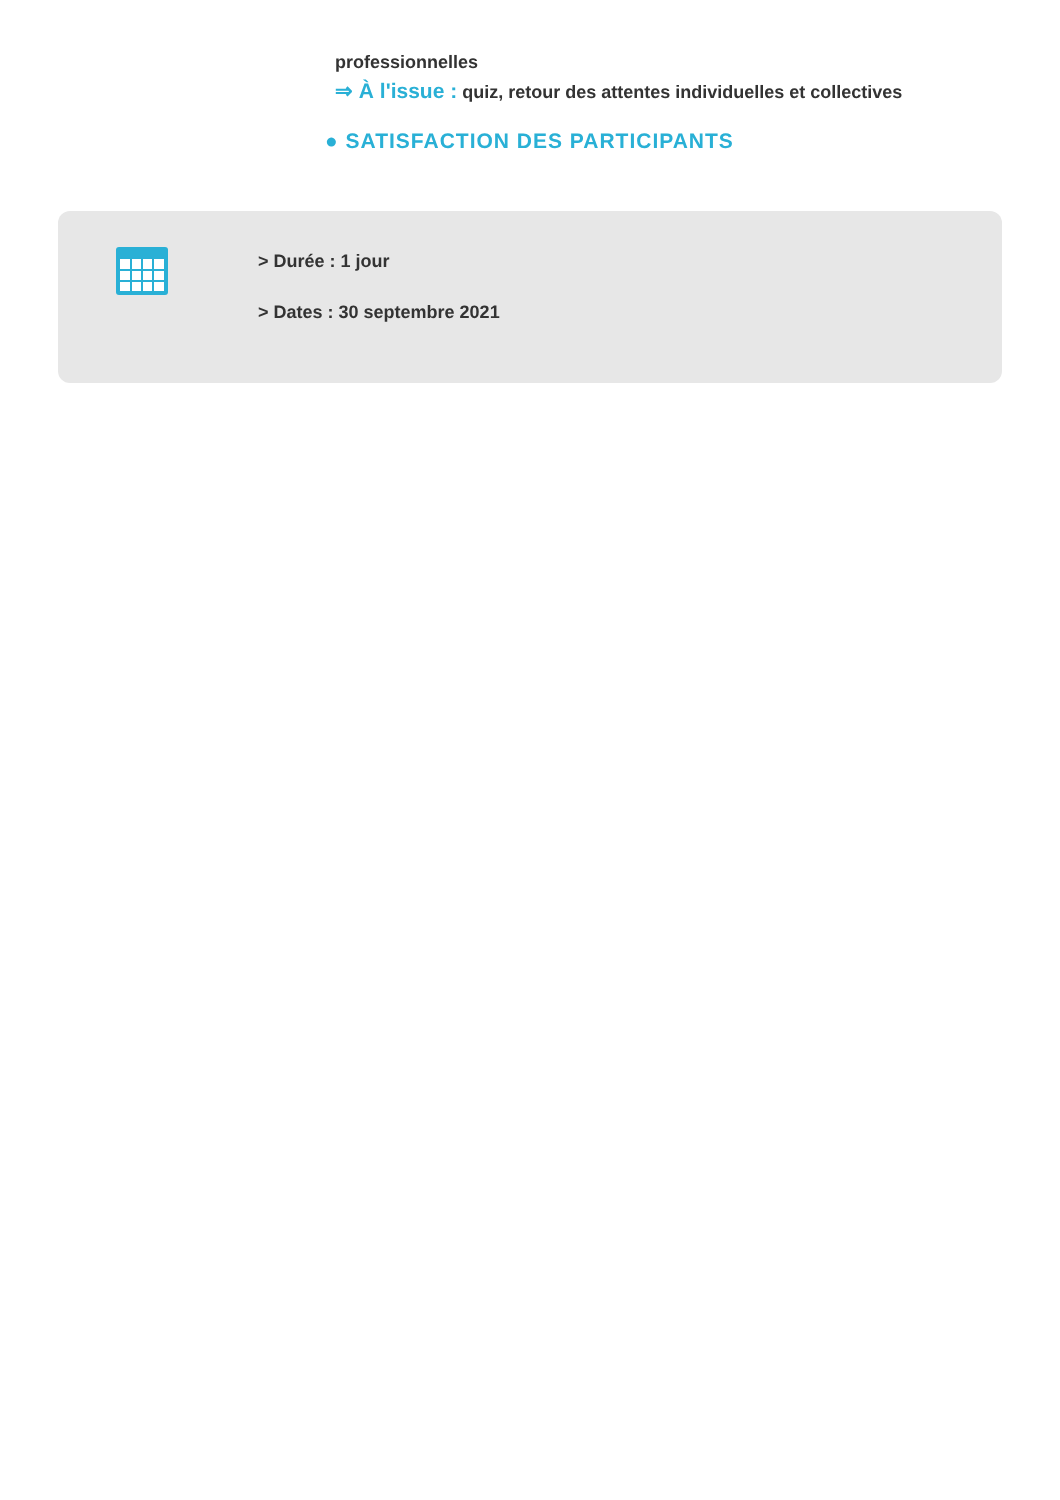professionnelles
⇒ À l'issue : quiz, retour des attentes individuelles et collectives
● SATISFACTION DES PARTICIPANTS
> Durée : 1 jour
> Dates : 30 septembre 2021